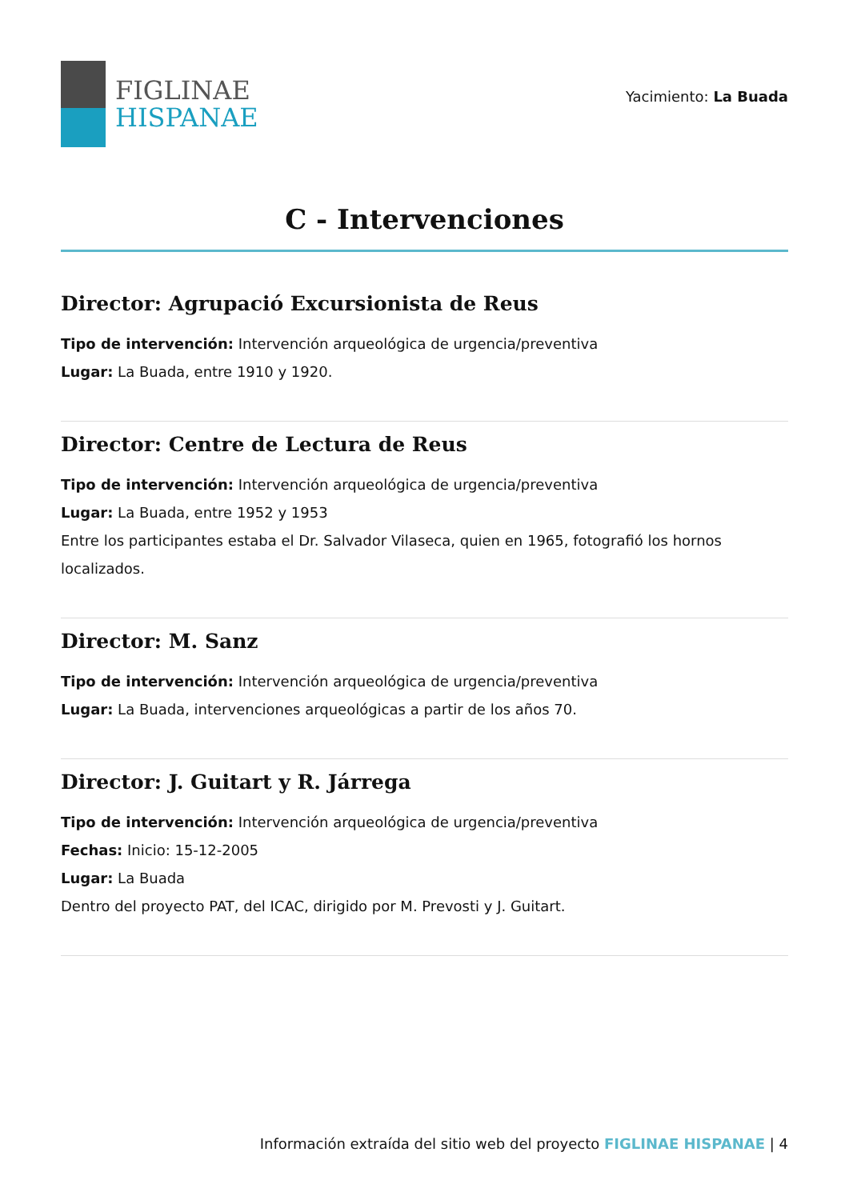FIGLINAE
HISPANAE
Yacimiento: La Buada
C - Intervenciones
Director: Agrupació Excursionista de Reus
Tipo de intervención: Intervención arqueológica de urgencia/preventiva
Lugar: La Buada, entre 1910 y 1920.
Director: Centre de Lectura de Reus
Tipo de intervención: Intervención arqueológica de urgencia/preventiva
Lugar: La Buada, entre 1952 y 1953
Entre los participantes estaba el Dr. Salvador Vilaseca, quien en 1965, fotografió los hornos localizados.
Director: M. Sanz
Tipo de intervención: Intervención arqueológica de urgencia/preventiva
Lugar: La Buada, intervenciones arqueológicas a partir de los años 70.
Director: J. Guitart y R. Járrega
Tipo de intervención: Intervención arqueológica de urgencia/preventiva
Fechas: Inicio: 15-12-2005
Lugar: La Buada
Dentro del proyecto PAT, del ICAC, dirigido por M. Prevosti y J. Guitart.
Información extraída del sitio web del proyecto FIGLINAE HISPANAE | 4